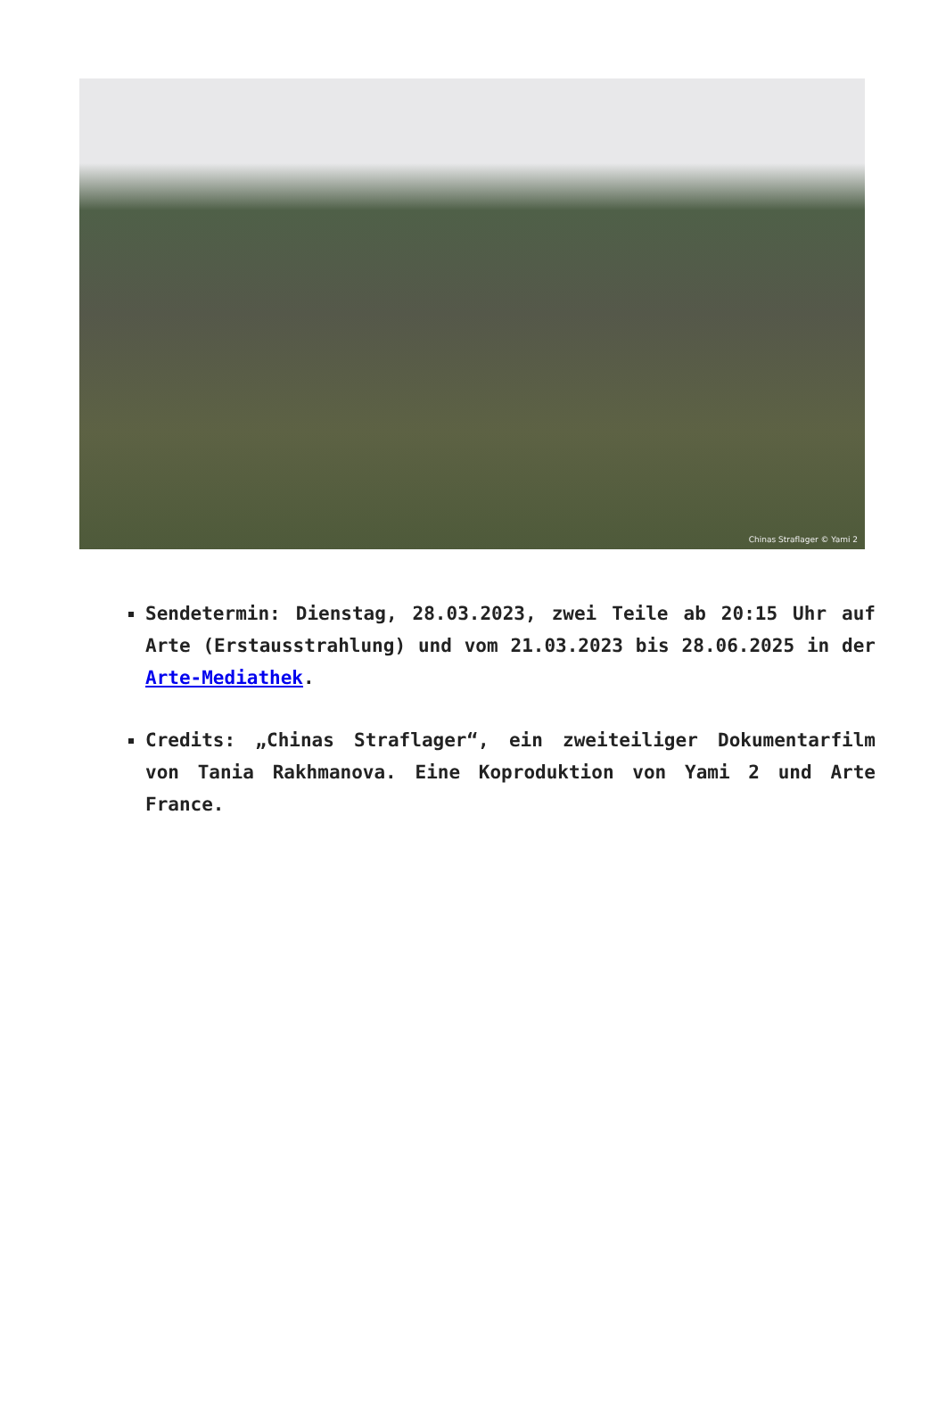Chinas Straflager © Yami 2
Sendetermin: Dienstag, 28.03.2023, zwei Teile ab 20:15 Uhr auf Arte (Erstausstrahlung) und vom 21.03.2023 bis 28.06.2025 in der Arte-Mediathek.
Credits: „Chinas Straflager“, ein zweiteiliger Dokumentarfilm von Tania Rakhmanova. Eine Koproduktion von Yami 2 und Arte France.